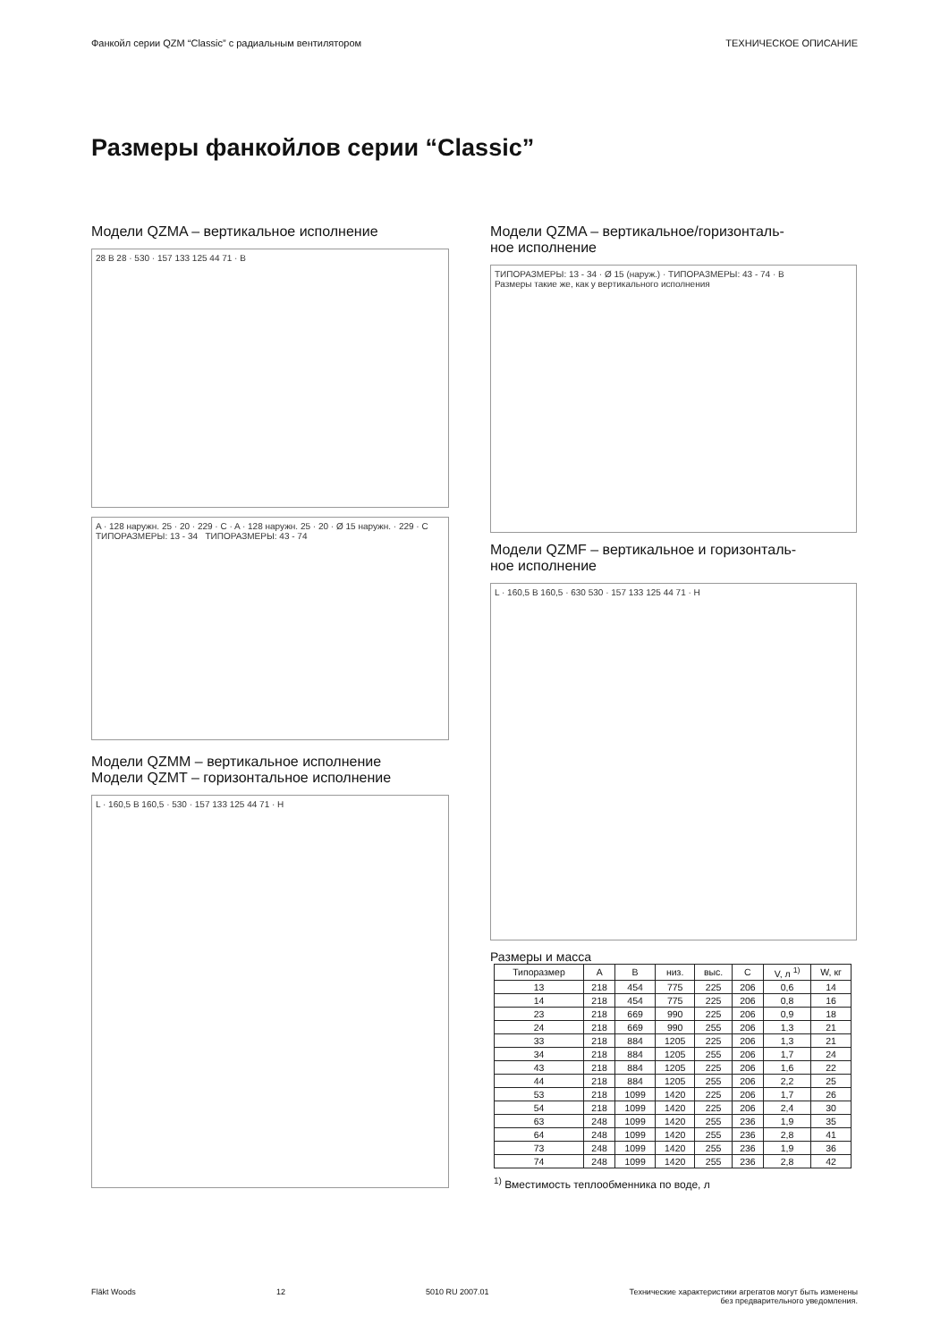Фанкойл серии QZM “Classic” с радиальным вентилятором ТЕХНИЧЕСКОЕ ОПИСАНИЕ
Размеры фанкойлов серии “Classic”
Модели QZMA – вертикальное исполнение
28 B 28 · 530 · 157 133 125 44 71 · B
A · 128 наружн. 25 · 20 · 229 · C · A · 128 наружн. 25 · 20 · Ø 15 наружн. · 229 · C
ТИПОРАЗМЕРЫ: 13 - 34 ТИПОРАЗМЕРЫ: 43 - 74
Модели QZMM – вертикальное исполнение
Модели QZMT – горизонтальное исполнение
L · 160,5 B 160,5 · 530 · 157 133 125 44 71 · H
Модели QZMA – вертикальное/горизонталь-
ное исполнение
ТИПОРАЗМЕРЫ: 13 - 34 · Ø 15 (наруж.) · ТИПОРАЗМЕРЫ: 43 - 74 · B
Размеры такие же, как у вертикального исполнения
Модели QZMF – вертикальное и горизонталь-
ное исполнение
L · 160,5 B 160,5 · 630 530 · 157 133 125 44 71 · H
Размеры и масса
| Типоразмер | A | B | низ. | выс. | C | V, л <sup>1)</sup> | W, кг |
| --- | --- | --- | --- | --- | --- | --- | --- |
| 13 | 218 | 454 | 775 | 225 | 206 | 0,6 | 14 |
| 14 | 218 | 454 | 775 | 225 | 206 | 0,8 | 16 |
| 23 | 218 | 669 | 990 | 225 | 206 | 0,9 | 18 |
| 24 | 218 | 669 | 990 | 255 | 206 | 1,3 | 21 |
| 33 | 218 | 884 | 1205 | 225 | 206 | 1,3 | 21 |
| 34 | 218 | 884 | 1205 | 255 | 206 | 1,7 | 24 |
| 43 | 218 | 884 | 1205 | 225 | 206 | 1,6 | 22 |
| 44 | 218 | 884 | 1205 | 255 | 206 | 2,2 | 25 |
| 53 | 218 | 1099 | 1420 | 225 | 206 | 1,7 | 26 |
| 54 | 218 | 1099 | 1420 | 225 | 206 | 2,4 | 30 |
| 63 | 248 | 1099 | 1420 | 255 | 236 | 1,9 | 35 |
| 64 | 248 | 1099 | 1420 | 255 | 236 | 2,8 | 41 |
| 73 | 248 | 1099 | 1420 | 255 | 236 | 1,9 | 36 |
| 74 | 248 | 1099 | 1420 | 255 | 236 | 2,8 | 42 |
<sup>1)</sup> Вместимость теплообменника по воде, л
Fläkt Woods 12 5010 RU 2007.01 Технические характеристики агрегатов могут быть изменены
без предварительного уведомления.